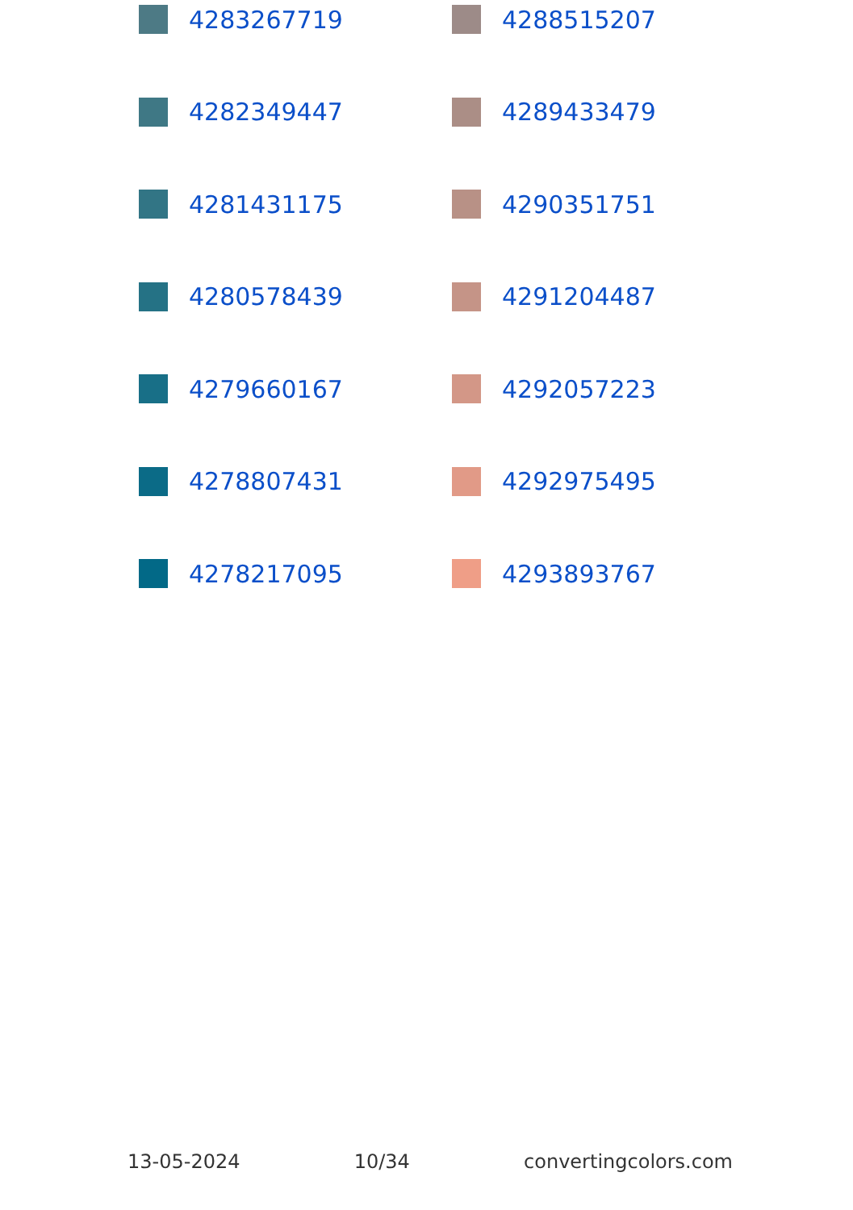4283267719 4288515207
4282349447 4289433479
4281431175 4290351751
4280578439 4291204487
4279660167 4292057223
4278807431 4292975495
4278217095 4293893767
13-05-2024 10/34 convertingcolors.com